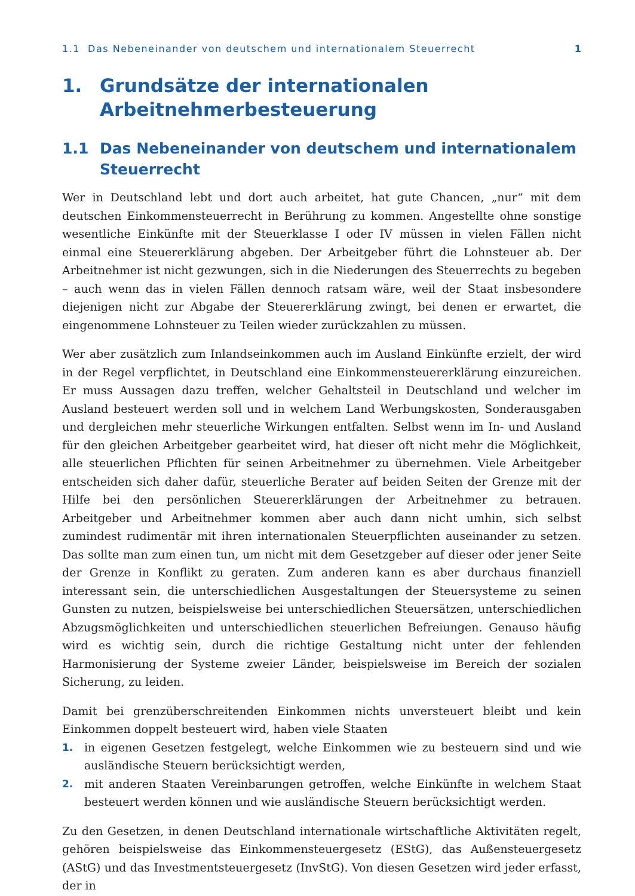1.1 Das Nebeneinander von deutschem und internationalem Steuerrecht 1
1. Grundsätze der internationalen Arbeitnehmerbesteuerung
1.1 Das Nebeneinander von deutschem und internationalem Steuerrecht
Wer in Deutschland lebt und dort auch arbeitet, hat gute Chancen, „nur“ mit dem deutschen Einkommensteuerrecht in Berührung zu kommen. Angestellte ohne sonstige wesentliche Einkünfte mit der Steuerklasse I oder IV müssen in vielen Fällen nicht einmal eine Steuererklärung abgeben. Der Arbeitgeber führt die Lohnsteuer ab. Der Arbeitnehmer ist nicht gezwungen, sich in die Niederungen des Steuerrechts zu begeben – auch wenn das in vielen Fällen dennoch ratsam wäre, weil der Staat insbesondere diejenigen nicht zur Abgabe der Steuererklärung zwingt, bei denen er erwartet, die eingenommene Lohnsteuer zu Teilen wieder zurückzahlen zu müssen.
Wer aber zusätzlich zum Inlandseinkommen auch im Ausland Einkünfte erzielt, der wird in der Regel verpflichtet, in Deutschland eine Einkommensteuererklärung einzureichen. Er muss Aussagen dazu treffen, welcher Gehaltsteil in Deutschland und welcher im Ausland besteuert werden soll und in welchem Land Werbungskosten, Sonderausgaben und dergleichen mehr steuerliche Wirkungen entfalten. Selbst wenn im In- und Ausland für den gleichen Arbeitgeber gearbeitet wird, hat dieser oft nicht mehr die Möglichkeit, alle steuerlichen Pflichten für seinen Arbeitnehmer zu übernehmen. Viele Arbeitgeber entscheiden sich daher dafür, steuerliche Berater auf beiden Seiten der Grenze mit der Hilfe bei den persönlichen Steuererklärungen der Arbeitnehmer zu betrauen. Arbeitgeber und Arbeitnehmer kommen aber auch dann nicht umhin, sich selbst zumindest rudimentär mit ihren internationalen Steuerpflichten auseinander zu setzen. Das sollte man zum einen tun, um nicht mit dem Gesetzgeber auf dieser oder jener Seite der Grenze in Konflikt zu geraten. Zum anderen kann es aber durchaus finanziell interessant sein, die unterschiedlichen Ausgestaltungen der Steuersysteme zu seinen Gunsten zu nutzen, beispielsweise bei unterschiedlichen Steuersätzen, unterschiedlichen Abzugsmöglichkeiten und unterschiedlichen steuerlichen Befreiungen. Genauso häufig wird es wichtig sein, durch die richtige Gestaltung nicht unter der fehlenden Harmonisierung der Systeme zweier Länder, beispielsweise im Bereich der sozialen Sicherung, zu leiden.
Damit bei grenzüberschreitenden Einkommen nichts unversteuert bleibt und kein Einkommen doppelt besteuert wird, haben viele Staaten
1. in eigenen Gesetzen festgelegt, welche Einkommen wie zu besteuern sind und wie ausländische Steuern berücksichtigt werden,
2. mit anderen Staaten Vereinbarungen getroffen, welche Einkünfte in welchem Staat besteuert werden können und wie ausländische Steuern berücksichtigt werden.
Zu den Gesetzen, in denen Deutschland internationale wirtschaftliche Aktivitäten regelt, gehören beispielsweise das Einkommensteuergesetz (EStG), das Außensteuergesetz (AStG) und das Investmentsteuergesetz (InvStG). Von diesen Gesetzen wird jeder erfasst, der in